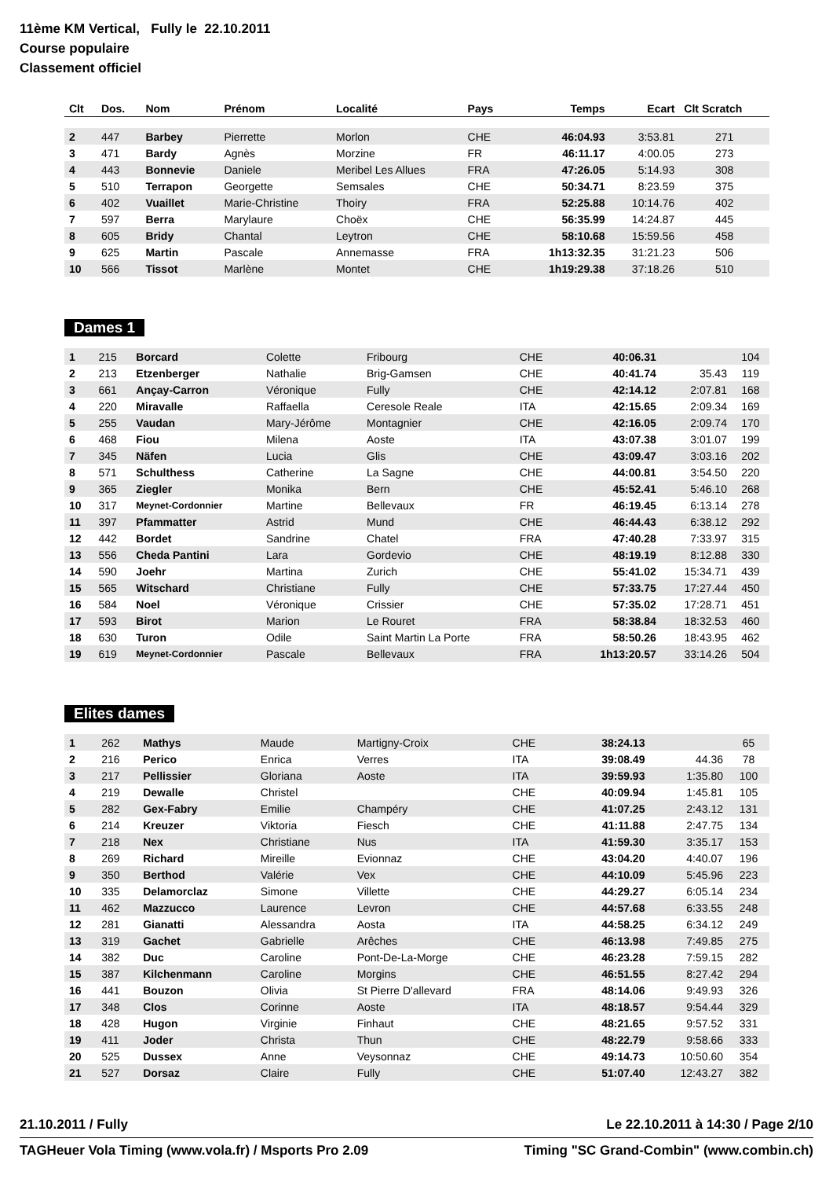11ème KM Vertical, Fully le 22.10.2011
Course populaire
Classement officiel
| Clt | Dos. | Nom | Prénom | Localité | Pays | | Temps | Ecart | Clt Scratch |
| --- | --- | --- | --- | --- | --- | --- | --- | --- | --- |
| 2 | 447 | Barbey | Pierrette | Morlon | CHE | | 46:04.93 | 3:53.81 | 271 |
| 3 | 471 | Bardy | Agnès | Morzine | FR | | 46:11.17 | 4:00.05 | 273 |
| 4 | 443 | Bonnevie | Daniele | Meribel Les Allues | FRA | | 47:26.05 | 5:14.93 | 308 |
| 5 | 510 | Terrapon | Georgette | Semsales | CHE | | 50:34.71 | 8:23.59 | 375 |
| 6 | 402 | Vuaillet | Marie-Christine | Thoiry | FRA | | 52:25.88 | 10:14.76 | 402 |
| 7 | 597 | Berra | Marylaure | Choëx | CHE | | 56:35.99 | 14:24.87 | 445 |
| 8 | 605 | Bridy | Chantal | Leytron | CHE | | 58:10.68 | 15:59.56 | 458 |
| 9 | 625 | Martin | Pascale | Annemasse | FRA | | 1h13:32.35 | 31:21.23 | 506 |
| 10 | 566 | Tissot | Marlène | Montet | CHE | | 1h19:29.38 | 37:18.26 | 510 |
Dames 1
| 1 | 215 | Borcard | Colette | Fribourg | CHE | | 40:06.31 | | 104 |
| 2 | 213 | Etzenberger | Nathalie | Brig-Gamsen | CHE | | 40:41.74 | 35.43 | 119 |
| 3 | 661 | Ançay-Carron | Véronique | Fully | CHE | | 42:14.12 | 2:07.81 | 168 |
| 4 | 220 | Miravalle | Raffaella | Ceresole Reale | ITA | | 42:15.65 | 2:09.34 | 169 |
| 5 | 255 | Vaudan | Mary-Jérôme | Montagnier | CHE | | 42:16.05 | 2:09.74 | 170 |
| 6 | 468 | Fiou | Milena | Aoste | ITA | | 43:07.38 | 3:01.07 | 199 |
| 7 | 345 | Näfen | Lucia | Glis | CHE | | 43:09.47 | 3:03.16 | 202 |
| 8 | 571 | Schulthess | Catherine | La Sagne | CHE | | 44:00.81 | 3:54.50 | 220 |
| 9 | 365 | Ziegler | Monika | Bern | CHE | | 45:52.41 | 5:46.10 | 268 |
| 10 | 317 | Meynet-Cordonnier | Martine | Bellevaux | FR | | 46:19.45 | 6:13.14 | 278 |
| 11 | 397 | Pfammatter | Astrid | Mund | CHE | | 46:44.43 | 6:38.12 | 292 |
| 12 | 442 | Bordet | Sandrine | Chatel | FRA | | 47:40.28 | 7:33.97 | 315 |
| 13 | 556 | Cheda Pantini | Lara | Gordevio | CHE | | 48:19.19 | 8:12.88 | 330 |
| 14 | 590 | Joehr | Martina | Zurich | CHE | | 55:41.02 | 15:34.71 | 439 |
| 15 | 565 | Witschard | Christiane | Fully | CHE | | 57:33.75 | 17:27.44 | 450 |
| 16 | 584 | Noel | Véronique | Crissier | CHE | | 57:35.02 | 17:28.71 | 451 |
| 17 | 593 | Birot | Marion | Le Rouret | FRA | | 58:38.84 | 18:32.53 | 460 |
| 18 | 630 | Turon | Odile | Saint Martin La Porte | FRA | | 58:50.26 | 18:43.95 | 462 |
| 19 | 619 | Meynet-Cordonnier | Pascale | Bellevaux | FRA | | 1h13:20.57 | 33:14.26 | 504 |
Elites dames
| 1 | 262 | Mathys | Maude | Martigny-Croix | CHE | | 38:24.13 | | 65 |
| 2 | 216 | Perico | Enrica | Verres | ITA | | 39:08.49 | 44.36 | 78 |
| 3 | 217 | Pellissier | Gloriana | Aoste | ITA | | 39:59.93 | 1:35.80 | 100 |
| 4 | 219 | Dewalle | Christel | | CHE | | 40:09.94 | 1:45.81 | 105 |
| 5 | 282 | Gex-Fabry | Emilie | Champéry | CHE | | 41:07.25 | 2:43.12 | 131 |
| 6 | 214 | Kreuzer | Viktoria | Fiesch | CHE | | 41:11.88 | 2:47.75 | 134 |
| 7 | 218 | Nex | Christiane | Nus | ITA | | 41:59.30 | 3:35.17 | 153 |
| 8 | 269 | Richard | Mireille | Evionnaz | CHE | | 43:04.20 | 4:40.07 | 196 |
| 9 | 350 | Berthod | Valérie | Vex | CHE | | 44:10.09 | 5:45.96 | 223 |
| 10 | 335 | Delamorclaz | Simone | Villette | CHE | | 44:29.27 | 6:05.14 | 234 |
| 11 | 462 | Mazzucco | Laurence | Levron | CHE | | 44:57.68 | 6:33.55 | 248 |
| 12 | 281 | Gianatti | Alessandra | Aosta | ITA | | 44:58.25 | 6:34.12 | 249 |
| 13 | 319 | Gachet | Gabrielle | Arêches | CHE | | 46:13.98 | 7:49.85 | 275 |
| 14 | 382 | Duc | Caroline | Pont-De-La-Morge | CHE | | 46:23.28 | 7:59.15 | 282 |
| 15 | 387 | Kilchenmann | Caroline | Morgins | CHE | | 46:51.55 | 8:27.42 | 294 |
| 16 | 441 | Bouzon | Olivia | St Pierre D'allevard | FRA | | 48:14.06 | 9:49.93 | 326 |
| 17 | 348 | Clos | Corinne | Aoste | ITA | | 48:18.57 | 9:54.44 | 329 |
| 18 | 428 | Hugon | Virginie | Finhaut | CHE | | 48:21.65 | 9:57.52 | 331 |
| 19 | 411 | Joder | Christa | Thun | CHE | | 48:22.79 | 9:58.66 | 333 |
| 20 | 525 | Dussex | Anne | Veysonnaz | CHE | | 49:14.73 | 10:50.60 | 354 |
| 21 | 527 | Dorsaz | Claire | Fully | CHE | | 51:07.40 | 12:43.27 | 382 |
21.10.2011 / Fully Le 22.10.2011 à 14:30 / Page 2/10
TAGHeuer Vola Timing (www.vola.fr) / Msports Pro 2.09 Timing "SC Grand-Combin" (www.combin.ch)